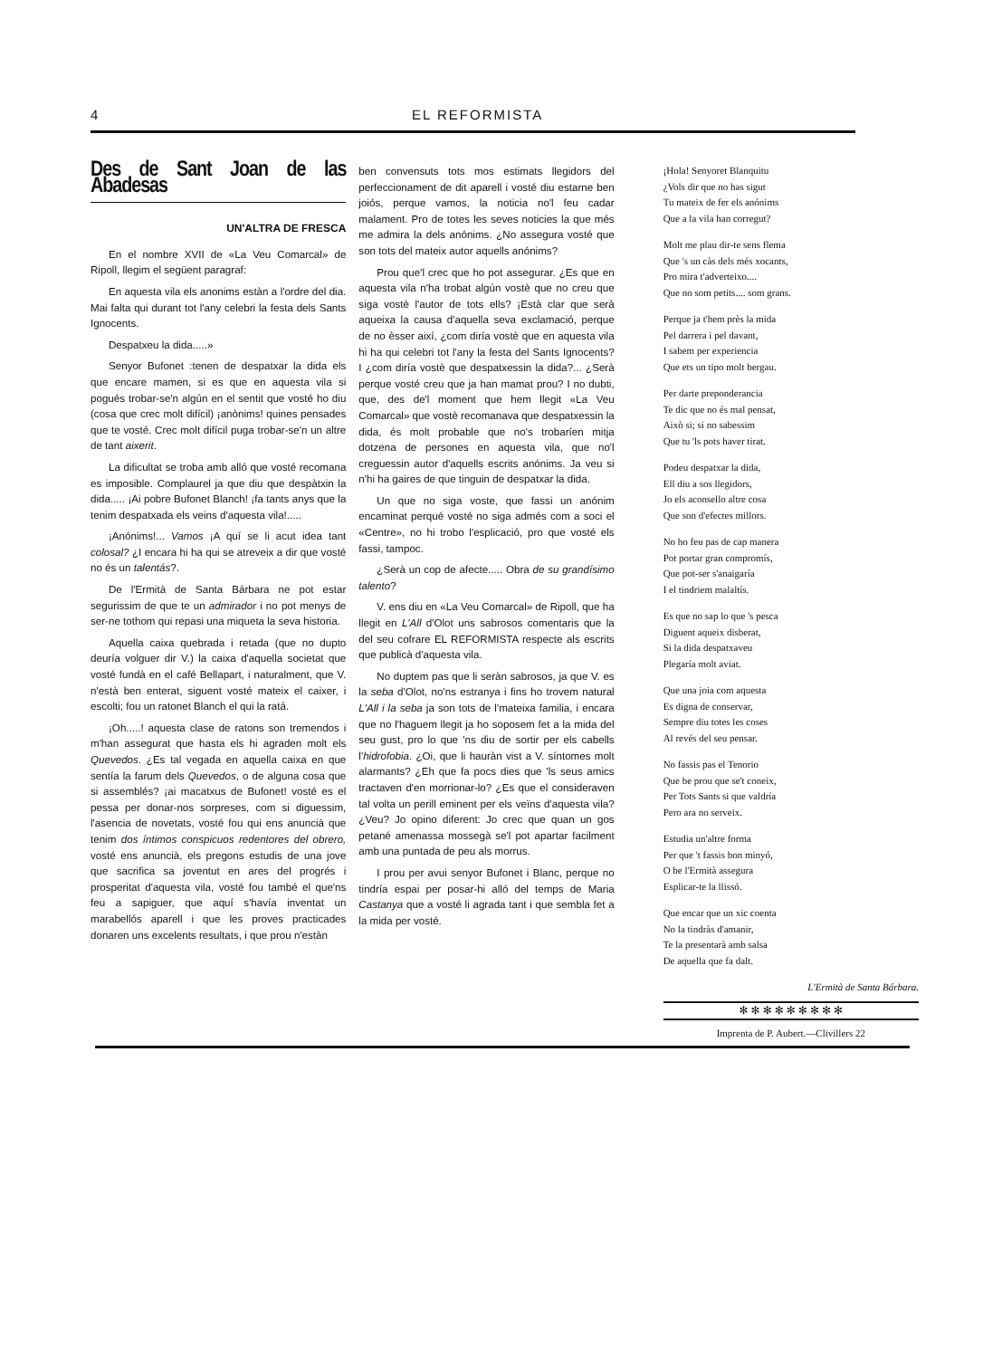4 EL REFORMISTA
Des de Sant Joan de las Abadesas
UN'ALTRA DE FRESCA
En el nombre XVII de «La Veu Comarcal» de Ripoll, llegim el següent paragraf:
En aquesta vila els anonims estàn a l'ordre del dia. Mai falta qui durant tot l'any celebri la festa dels Sants Ignocents.
Despatxeu la dida.....»
Senyor Bufonet :tenen de despatxar la dida els que encare mamen, si es que en aquesta vila si pogués trobar-se'n algún en el sentit que vosté ho diu (cosa que crec molt difícil) ¡anònims! quines pensades que te vosté. Crec molt difícil puga trobar-se'n un altre de tant aixerit.
La dificultat se troba amb alló que vosté recomana es imposible. Complaurel ja que diu que despàtxin la dida..... ¡Ai pobre Bufonet Blanch! ¡fa tants anys que la tenim despatxada els veins d'aquesta vila!.....
¡Anónims!... Vamos ¡A quí se li acut idea tant colosal? ¿I encara hi ha qui se atreveix a dir que vosté no és un talentás?.
De l'Ermità de Santa Bárbara ne pot estar segurissim de que te un admirador i no pot menys de ser-ne tothom qui repasi una miqueta la seva historia.
Aquella caixa quebrada i retada (que no dupto deuría volguer dir V.) la caixa d'aquella societat que vosté fundà en el café Bellapart, i naturalment, que V. n'està ben enterat, siguent vosté mateix el caixer, i escolti; fou un ratonet Blanch el qui la ratá.
¡Oh.....! aquesta clase de ratons son tremendos i m'han assegurat que hasta els hi agraden molt els Quevedos. ¿Es tal vegada en aquella caixa en que sentía la farum dels Quevedos, o de alguna cosa que si assemblés? ¡ai macatxus de Bufonet! vosté es el pessa per donar-nos sorpreses, com si diguessim, l'asencia de novetats, vosté fou qui ens anuncià que tenim dos íntimos conspicuos redentores del obrero, vosté ens anuncià, els pregons estudis de una jove que sacrifica sa joventut en ares del progrés i prosperitat d'aquesta vila, vosté fou també el que'ns feu a sapiguer, que aquí s'havía inventat un marabellós aparell i que les proves practicades donaren uns excelents resultats, i que prou n'estàn
ben convensuts tots mos estimats llegidors del perfeccionament de dit aparell i vosté diu estarne ben joiós, perque vamos, la noticia no'l feu cadar malament. Pro de totes les seves noticies la que més me admira la dels anónims. ¿No assegura vosté que son tots del mateix autor aquells anónims?
Prou que'l crec que ho pot assegurar. ¿Es que en aquesta vila n'ha trobat algún vostè que no creu que siga vostè l'autor de tots ells? ¡Està clar que serà aqueixa la causa d'aquella seva exclamació, perque de no èsser així, ¿com diría vostè que en aquesta vila hi ha qui celebri tot l'any la festa del Sants Ignocents? I ¿com diría vostè que despatxessin la dida?... ¿Serà perque vosté creu que ja han mamat prou? I no dubti, que, des de'l moment que hem llegit «La Veu Comarcal» que vostè recomanava que despatxessin la dida, és molt probable que no's trobaríen mitja dotzena de persones en aquesta vila, que no'l creguessin autor d'aquells escrits anónims. Ja veu si n'hi ha gaires de que tinguin de despatxar la dida.
Un que no siga voste, que fassi un anónim encaminat perqué vosté no siga admés com a soci el «Centre», no hi trobo l'esplicació, pro que vosté els fassi, tampoc.
¿Serà un cop de afecte..... Obra de su grandísimo talento?
V. ens diu en «La Veu Comarcal» de Ripoll, que ha llegit en L'All d'Olot uns sabrosos comentaris que la del seu cofrare EL REFORMISTA respecte als escrits que publicà d'aquesta vila.
No duptem pas que li seràn sabrosos, ja que V. es la seba d'Olot, no'ns estranya i fins ho trovem natural L'All i la seba ja son tots de l'mateixa familia, i encara que no l'haguem llegit ja ho soposem fet a la mida del seu gust, pro lo que 'ns diu de sortir per els cabells l'hidrofobia. ¿Oi, que li hauràn vist a V. síntomes molt alarmants? ¿Eh que fa pocs dies que 'ls seus amics tractaven d'en morrionar-lo? ¿Es que el consideraven tal volta un perill eminent per els veïns d'aquesta vila? ¿Veu? Jo opino diferent: Jo crec que quan un gos petané amenassa mossegà se'l pot apartar facilment amb una puntada de peu als morrus.
I prou per avui senyor Bufonet i Blanc, perque no tindría espai per posar-hi alló del temps de Maria Castanya que a vosté li agrada tant i que sembla fet a la mida per vosté.
¡Hola! Senyoret Blanquitu
¿Vols dir que no has sigut
Tu mateix de fer els anónims
Que a la vila han corregut?
Molt me plau dir-te sens flema
Que 's un càs dels més xocants,
Pro mira t'adverteixo....
Que no som petits.... som grans.
Perque ja t'hem près la mida
Pel darrera i pel davant,
I sabem per experiencia
Que ets un tipo molt bergau.
Per darte preponderancia
Te dic que no és mal pensat,
Això si; si no sabessim
Que tu 'ls pots haver tirat.
Podeu despatxar la dida,
Ell diu a sos llegidors,
Jo els aconsello altre cosa
Que son d'efectes millors.
No ho feu pas de cap manera
Pot portar gran compromís,
Que pot-ser s'anaigaría
I el tindriem malaltís.
Es que no sap lo que 's pesca
Diguent aqueix disberat,
Si la dida despatxaveu
Plegaría molt aviat.
Que una joia com aquesta
Es digna de conservar,
Sempre diu totes les coses
Al revés del seu pensar.
No fassis pas el Tenorio
Que be prou que se't coneix,
Per Tots Sants si que valdría
Pero ara no serveix.
Estudia un'altre forma
Per que 't fassis bon minyó,
O be l'Ermità assegura
Esplicar-te la llissó.
Que encar que un xic coenta
No la tindràs d'amanir,
Te la presentarà amb salsa
De aquella que fa dalt.
L'Ermità de Santa Bárbara.
✻ ✻ ✻ ✻ ✻ ✻ ✻ ✻ ✻
Imprenta de P. Aubert.—Clivillers 22